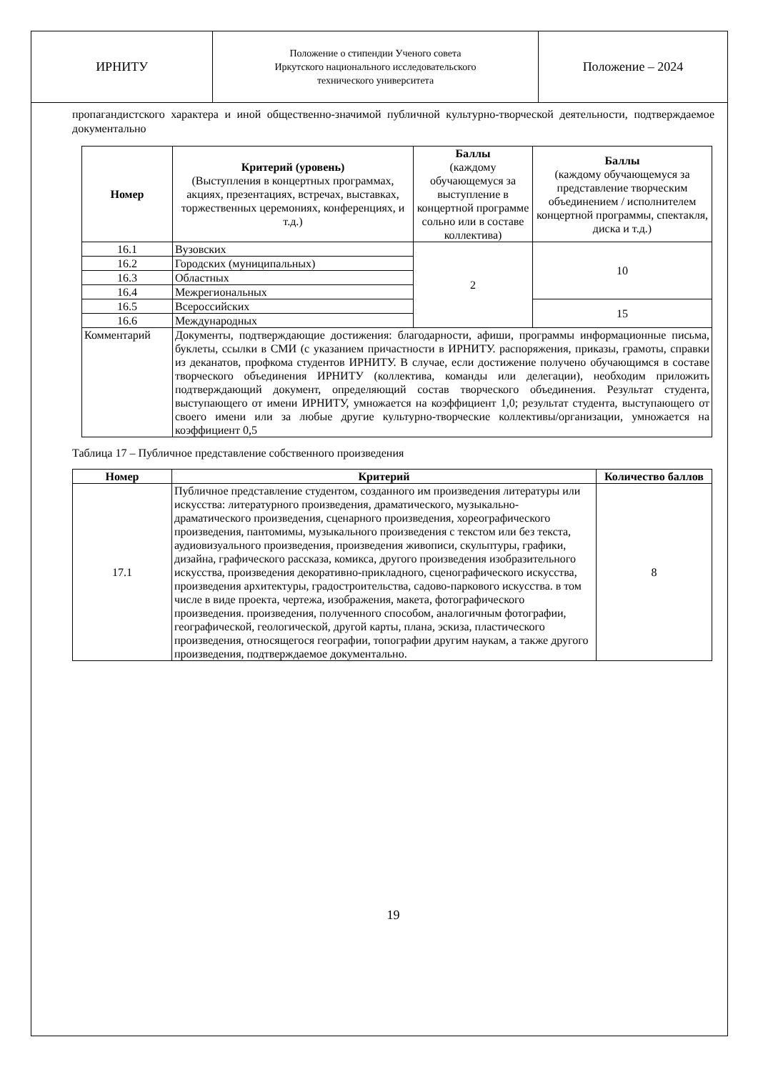ИРНИТУ
Положение о стипендии Ученого совета
Иркутского национального исследовательского
технического университета
Положение – 2024
пропагандистского характера и иной общественно-значимой публичной культурно-творческой деятельности, подтверждаемое документально
| Номер | Критерий (уровень) (Выступления в концертных программах, акциях, презентациях, встречах, выставках, торжественных церемониях, конференциях, и т.д.) | Баллы (каждому обучающемуся за выступление в концертной программе сольно или в составе коллектива) | Баллы (каждому обучающемуся за представление творческим объединением / исполнителем концертной программы, спектакля, диска и т.д.) |
| --- | --- | --- | --- |
| 16.1 | Вузовских | 2 | 10 |
| 16.2 | Городских (муниципальных) | | |
| 16.3 | Областных | | |
| 16.4 | Межрегиональных | | |
| 16.5 | Всероссийских | | 15 |
| 16.6 | Международных | | |
| Комментарий | Документы, подтверждающие достижения: благодарности, афиши, программы информационные письма, буклеты, ссылки в СМИ (с указанием причастности в ИРНИТУ. распоряжения, приказы, грамоты, справки из деканатов, профкома студентов ИРНИТУ. В случае, если достижение получено обучающимся в составе творческого объединения ИРНИТУ (коллектива, команды или делегации), необходим приложить подтверждающий документ, определяющий состав творческого объединения. Результат студента, выступающего от имени ИРНИТУ, умножается на коэффициент 1,0; результат студента, выступающего от своего имени или за любые другие культурно-творческие коллективы/организации, умножается на коэффициент 0,5 | | |
Таблица 17 – Публичное представление собственного произведения
| Номер | Критерий | Количество баллов |
| --- | --- | --- |
| 17.1 | Публичное представление студентом, созданного им произведения литературы или искусства: литературного произведения, драматического, музыкально-драматического произведения, сценарного произведения, хореографического произведения, пантомимы, музыкального произведения с текстом или без текста, аудиовизуального произведения, произведения живописи, скульптуры, графики, дизайна, графического рассказа, комикса, другого произведения изобразительного искусства, произведения декоративно-прикладного, сценографического искусства, произведения архитектуры, градостроительства, садово-паркового искусства. в том числе в виде проекта, чертежа, изображения, макета, фотографического произведения. произведения, полученного способом, аналогичным фотографии, географической, геологической, другой карты, плана, эскиза, пластического произведения, относящегося географии, топографии другим наукам, а также другого произведения, подтверждаемое документально. | 8 |
19